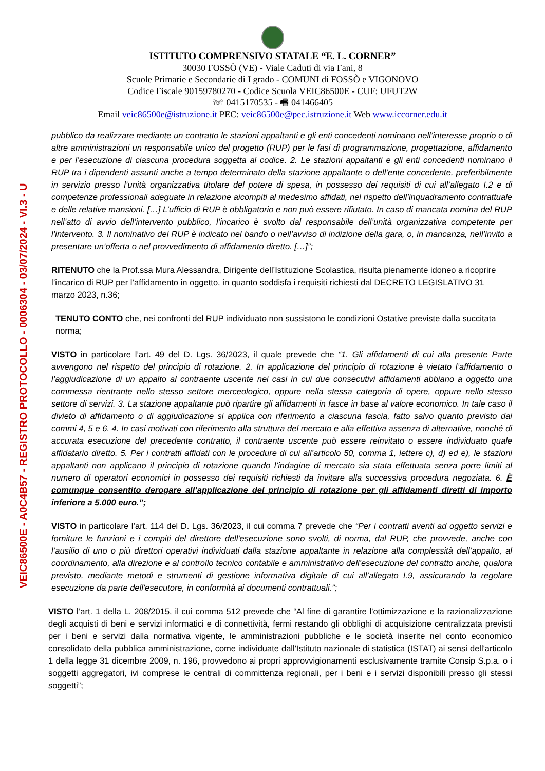VEIC86500E - A0C4B57 - REGISTRO PROTOCOLLO - 0006304 - 03/07/2024 - VI.3 - U
ISTITUTO COMPRENSIVO STATALE “E. L. CORNER”
30030 FOSSÒ (VE) - Viale Caduti di via Fani, 8
Scuole Primarie e Secondarie di I grado - COMUNI di FOSSÒ e VIGONOVO
Codice Fiscale 90159780270 - Codice Scuola VEIC86500E - CUF: UFUT2W
☏ 0415170535 - 🖷 041466405
Email veic86500e@istruzione.it PEC: veic86500e@pec.istruzione.it Web www.iccorner.edu.it
pubblico da realizzare mediante un contratto le stazioni appaltanti e gli enti concedenti nominano nell’interesse proprio o di altre amministrazioni un responsabile unico del progetto (RUP) per le fasi di programmazione, progettazione, affidamento e per l’esecuzione di ciascuna procedura soggetta al codice. 2. Le stazioni appaltanti e gli enti concedenti nominano il RUP tra i dipendenti assunti anche a tempo determinato della stazione appaltante o dell’ente concedente, preferibilmente in servizio presso l’unità organizzativa titolare del potere di spesa, in possesso dei requisiti di cui all’allegato I.2 e di competenze professionali adeguate in relazione aicompiti al medesimo affidati, nel rispetto dell’inquadramento contrattuale e delle relative mansioni. […] L’ufficio di RUP è obbligatorio e non può essere rifiutato. In caso di mancata nomina del RUP nell’atto di avvio dell’intervento pubblico, l’incarico è svolto dal responsabile dell’unità organizzativa competente per l’intervento. 3. Il nominativo del RUP è indicato nel bando o nell’avviso di indizione della gara, o, in mancanza, nell’invito a presentare un’offerta o nel provvedimento di affidamento diretto. […]”;
RITENUTO che la Prof.ssa Mura Alessandra, Dirigente dell’Istituzione Scolastica, risulta pienamente idoneo a ricoprire l’incarico di RUP per l’affidamento in oggetto, in quanto soddisfa i requisiti richiesti dal DECRETO LEGISLATIVO 31 marzo 2023, n.36;
TENUTO CONTO che, nei confronti del RUP individuato non sussistono le condizioni Ostative previste dalla succitata norma;
VISTO in particolare l’art. 49 del D. Lgs. 36/2023, il quale prevede che “1. Gli affidamenti di cui alla presente Parte avvengono nel rispetto del principio di rotazione. 2. In applicazione del principio di rotazione è vietato l’affidamento o l’aggiudicazione di un appalto al contraente uscente nei casi in cui due consecutivi affidamenti abbiano a oggetto una commessa rientrante nello stesso settore merceologico, oppure nella stessa categoria di opere, oppure nello stesso settore di servizi. 3. La stazione appaltante può ripartire gli affidamenti in fasce in base al valore economico. In tale caso il divieto di affidamento o di aggiudicazione si applica con riferimento a ciascuna fascia, fatto salvo quanto previsto dai commi 4, 5 e 6. 4. In casi motivati con riferimento alla struttura del mercato e alla effettiva assenza di alternative, nonché di accurata esecuzione del precedente contratto, il contraente uscente può essere reinvitato o essere individuato quale affidatario diretto. 5. Per i contratti affidati con le procedure di cui all’articolo 50, comma 1, lettere c), d) ed e), le stazioni appaltanti non applicano il principio di rotazione quando l’indagine di mercato sia stata effettuata senza porre limiti al numero di operatori economici in possesso dei requisiti richiesti da invitare alla successiva procedura negoziata. 6. È comunque consentito derogare all’applicazione del principio di rotazione per gli affidamenti diretti di importo inferiore a 5.000 euro.”;
VISTO in particolare l’art. 114 del D. Lgs. 36/2023, il cui comma 7 prevede che “Per i contratti aventi ad oggetto servizi e forniture le funzioni e i compiti del direttore dell'esecuzione sono svolti, di norma, dal RUP, che provvede, anche con l’ausilio di uno o più direttori operativi individuati dalla stazione appaltante in relazione alla complessità dell’appalto, al coordinamento, alla direzione e al controllo tecnico contabile e amministrativo dell'esecuzione del contratto anche, qualora previsto, mediante metodi e strumenti di gestione informativa digitale di cui all’allegato I.9, assicurando la regolare esecuzione da parte dell'esecutore, in conformità ai documenti contrattuali.”;
VISTO l’art. 1 della L. 208/2015, il cui comma 512 prevede che “Al fine di garantire l'ottimizzazione e la razionalizzazione degli acquisti di beni e servizi informatici e di connettività, fermi restando gli obblighi di acquisizione centralizzata previsti per i beni e servizi dalla normativa vigente, le amministrazioni pubbliche e le società inserite nel conto economico consolidato della pubblica amministrazione, come individuate dall'Istituto nazionale di statistica (ISTAT) ai sensi dell'articolo 1 della legge 31 dicembre 2009, n. 196, provvedono ai propri approvvigionamenti esclusivamente tramite Consip S.p.a. o i soggetti aggregatori, ivi comprese le centrali di committenza regionali, per i beni e i servizi disponibili presso gli stessi soggetti”;